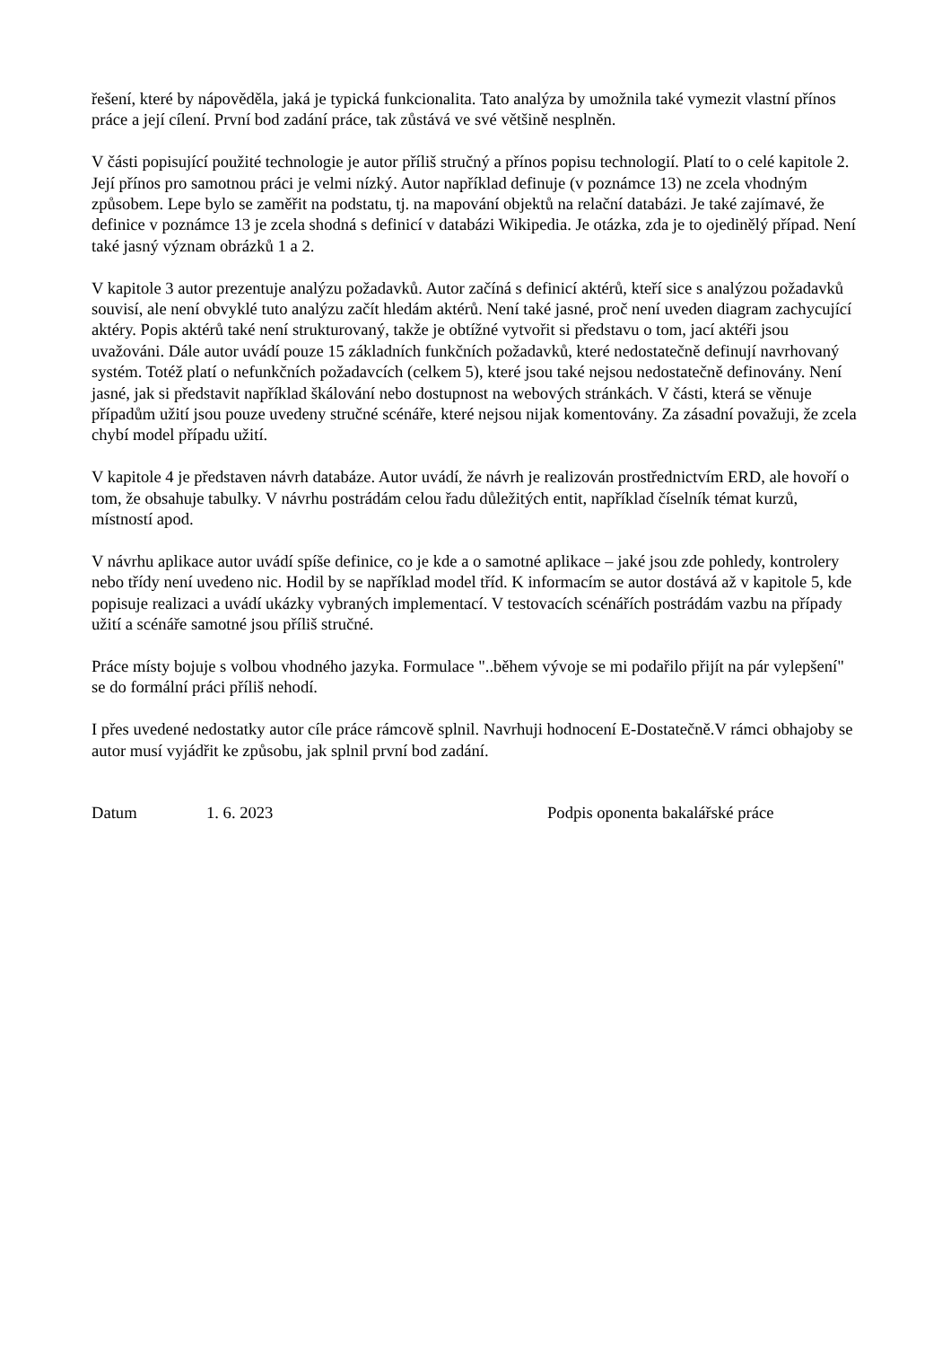řešení, které by nápověděla, jaká je typická funkcionalita. Tato analýza by umožnila také vymezit vlastní přínos práce a její cílení. První bod zadání práce, tak zůstává ve své většině nesplněn.
V části popisující použité technologie je autor příliš stručný a přínos popisu technologií. Platí to o celé kapitole 2. Její přínos pro samotnou práci je velmi nízký. Autor například definuje (v poznámce 13) ne zcela vhodným způsobem. Lepe bylo se zaměřit na podstatu, tj. na mapování objektů na relační databázi. Je také zajímavé, že definice v poznámce 13 je zcela shodná s definicí v databázi Wikipedia. Je otázka, zda je to ojedinělý případ. Není také jasný význam obrázků 1 a 2.
V kapitole 3 autor prezentuje analýzu požadavků. Autor začíná s definicí aktérů, kteří sice s analýzou požadavků souvisí, ale není obvyklé tuto analýzu začít hledám aktérů. Není také jasné, proč není uveden diagram zachycující aktéry. Popis aktérů také není strukturovaný, takže je obtížné vytvořit si představu o tom, jací aktéři jsou uvažováni. Dále autor uvádí pouze 15 základních funkčních požadavků, které nedostatečně definují navrhovaný systém. Totéž platí o nefunkčních požadavcích (celkem 5), které jsou také nejsou nedostatečně definovány. Není jasné, jak si představit například škálování nebo dostupnost na webových stránkách. V části, která se věnuje případům užití jsou pouze uvedeny stručné scénáře, které nejsou nijak komentovány. Za zásadní považuji, že zcela chybí model případu užití.
V kapitole 4 je představen návrh databáze. Autor uvádí, že návrh je realizován prostřednictvím ERD, ale hovoří o tom, že obsahuje tabulky. V návrhu postrádám celou řadu důležitých entit, například číselník témat kurzů, místností apod.
V návrhu aplikace autor uvádí spíše definice, co je kde a o samotné aplikace – jaké jsou zde pohledy, kontrolery nebo třídy není uvedeno nic. Hodil by se například model tříd. K informacím se autor dostává až v kapitole 5, kde popisuje realizaci a uvádí ukázky vybraných implementací. V testovacích scénářích postrádám vazbu na případy užití a scénáře samotné jsou příliš stručné.
Práce místy bojuje s volbou vhodného jazyka. Formulace "..během vývoje se mi podařilo přijít na pár vylepšení" se do formální práci příliš nehodí.
I přes uvedené nedostatky autor cíle práce rámcově splnil. Navrhuji hodnocení E-Dostatečně.V rámci obhajoby se autor musí vyjádřit ke způsobu, jak splnil první bod zadání.
Datum 1. 6. 2023 Podpis oponenta bakalářské práce